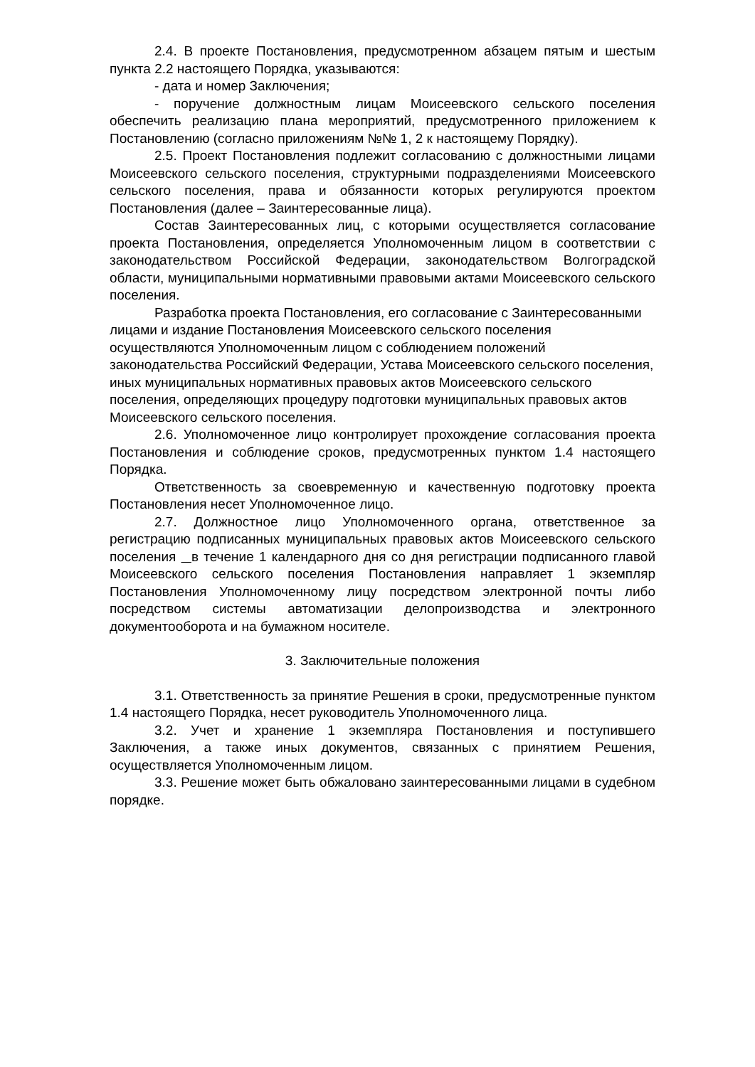2.4. В проекте Постановления, предусмотренном абзацем пятым и шестым пункта 2.2 настоящего Порядка, указываются:
- дата и номер Заключения;
- поручение должностным лицам Моисеевского сельского поселения обеспечить реализацию плана мероприятий, предусмотренного приложением к Постановлению (согласно приложениям №№ 1, 2 к настоящему Порядку).
2.5. Проект Постановления подлежит согласованию с должностными лицами Моисеевского сельского поселения, структурными подразделениями Моисеевского сельского поселения, права и обязанности которых регулируются проектом Постановления (далее – Заинтересованные лица).
Состав Заинтересованных лиц, с которыми осуществляется согласование проекта Постановления, определяется Уполномоченным лицом в соответствии с законодательством Российской Федерации, законодательством Волгоградской области, муниципальными нормативными правовыми актами Моисеевского сельского поселения.
Разработка проекта Постановления, его согласование с Заинтересованными лицами и издание Постановления Моисеевского сельского поселения осуществляются Уполномоченным лицом с соблюдением положений законодательства Российский Федерации, Устава Моисеевского сельского поселения, иных муниципальных нормативных правовых актов Моисеевского сельского поселения, определяющих процедуру подготовки муниципальных правовых актов Моисеевского сельского поселения.
2.6. Уполномоченное лицо контролирует прохождение согласования проекта Постановления и соблюдение сроков, предусмотренных пунктом 1.4 настоящего Порядка.
Ответственность за своевременную и качественную подготовку проекта Постановления несет Уполномоченное лицо.
2.7. Должностное лицо Уполномоченного органа, ответственное за регистрацию подписанных муниципальных правовых актов Моисеевского сельского поселения в течение 1 календарного дня со дня регистрации подписанного главой Моисеевского сельского поселения Постановления направляет 1 экземпляр Постановления Уполномоченному лицу посредством электронной почты либо посредством системы автоматизации делопроизводства и электронного документооборота и на бумажном носителе.
3. Заключительные положения
3.1. Ответственность за принятие Решения в сроки, предусмотренные пунктом 1.4 настоящего Порядка, несет руководитель Уполномоченного лица.
3.2. Учет и хранение 1 экземпляра Постановления и поступившего Заключения, а также иных документов, связанных с принятием Решения, осуществляется Уполномоченным лицом.
3.3. Решение может быть обжаловано заинтересованными лицами в судебном порядке.